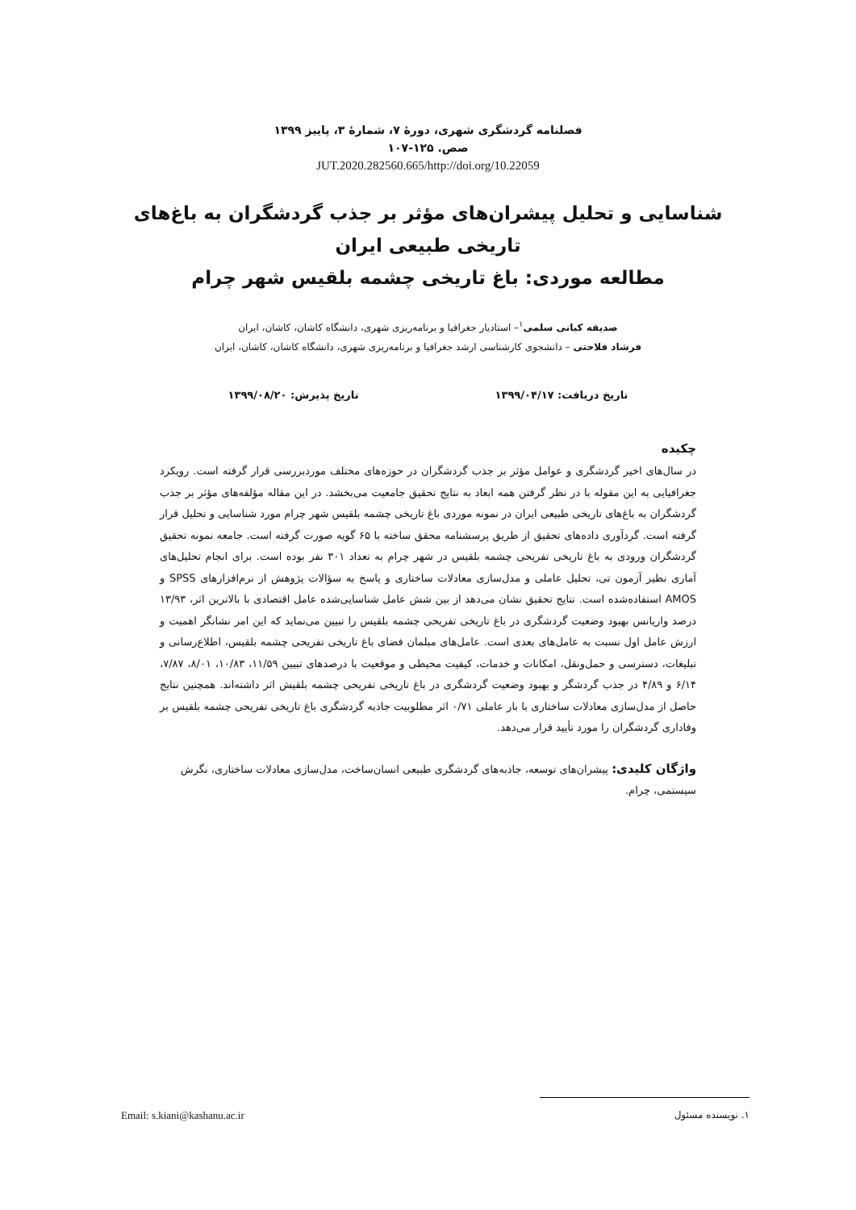فصلنامه گردشگری شهری، دورۀ ۷، شمارۀ ۳، پاییز ۱۳۹۹
صص. ۱۲۵-۱۰۷
10.22059/JUT.2020.282560.665/http://doi.org
شناسایی و تحلیل پیشران‌های مؤثر بر جذب گردشگران به باغ‌های تاریخی طبیعی ایران
مطالعه موردی: باغ تاریخی چشمه بلقیس شهر چرام
صدیقه کیانی سلمی<sup>۱</sup>– استادیار جغرافیا و برنامه‌ریزی شهری، دانشگاه کاشان، کاشان، ایران
فرشاد فلاحتی – دانشجوی کارشناسی ارشد جغرافیا و برنامه‌ریزی شهری، دانشگاه کاشان، کاشان، ایران
تاریخ دریافت: ۱۳۹۹/۰۴/۱۷ تاریخ پذیرش: ۱۳۹۹/۰۸/۲۰
چکیده
در سال‌های اخیر گردشگری و عوامل مؤثر بر جذب گردشگران در حوزه‌های مختلف موردبررسی قرار گرفته است. رویکرد جغرافیایی به این مقوله با در نظر گرفتن همه ابعاد به نتایج تحقیق جامعیت می‌بخشد. در این مقاله مؤلفه‌های مؤثر بر جذب گردشگران به باغ‌های تاریخی طبیعی ایران در نمونه موردی باغ تاریخی چشمه بلقیس شهر چرام مورد شناسایی و تحلیل قرار گرفته است. گردآوری داده‌های تحقیق از طریق پرسشنامه محقق ساخته با ۶۵ گویه صورت گرفته است. جامعه نمونه تحقیق گردشگران ورودی به باغ تاریخی تفریحی چشمه بلقیس در شهر چرام به تعداد ۳۰۱ نفر بوده است. برای انجام تحلیل‌های آماری نظیر آزمون تی، تحلیل عاملی و مدل‌سازی معادلات ساختاری و پاسخ به سؤالات پژوهش از نرم‌افزارهای SPSS و AMOS استفاده‌شده است. نتایج تحقیق نشان می‌دهد از بین شش عامل شناسایی‌شده عامل اقتصادی با بالاترین اثر، ۱۳/۹۳ درصد واریانس بهبود وضعیت گردشگری در باغ تاریخی تفریحی چشمه بلقیس را تبیین می‌نماید که این امر نشانگر اهمیت و ارزش عامل اول نسبت به عامل‌های بعدی است. عامل‌های مبلمان فضای باغ تاریخی تفریحی چشمه بلقیس، اطلاع‌رسانی و تبلیغات، دسترسی و حمل‌ونقل، امکانات و خدمات، کیفیت محیطی و موقعیت با درصدهای تبیین ۱۱/۵۹، ۱۰/۸۳، ۸/۰۱، ۷/۸۷، ۶/۱۴ و ۴/۸۹ در جذب گردشگر و بهبود وضعیت گردشگری در باغ تاریخی تفریحی چشمه بلقیش اثر داشته‌اند. همچنین نتایج حاصل از مدل‌سازی معادلات ساختاری با بار عاملی ۰/۷۱ اثر مطلوبیت جاذبه گردشگری باغ تاریخی تفریحی چشمه بلقیس بر وفاداری گردشگران را مورد تأیید قرار می‌دهد.
واژگان کلیدی: پیشران‌های توسعه، جاذبه‌های گردشگری طبیعی انسان‌ساخت، مدل‌سازی معادلات ساختاری، نگرش سیستمی، چرام.
۱. نویسنده مسئول Email: s.kiani@kashanu.ac.ir